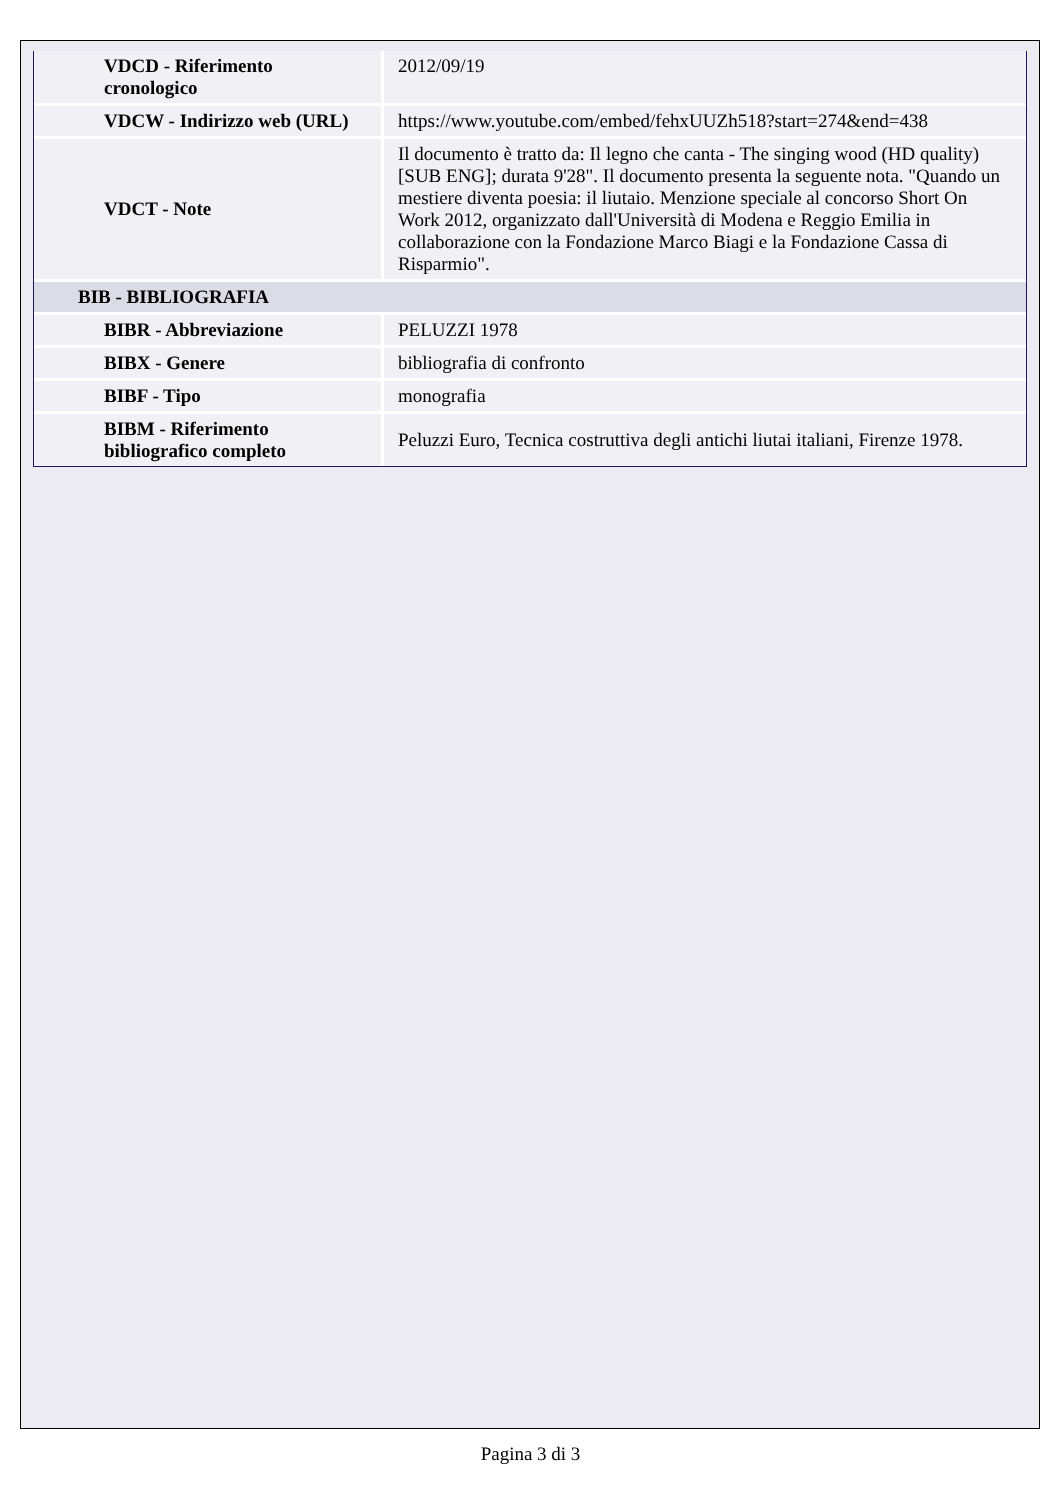| VDCD - Riferimento cronologico | 2012/09/19 |
| VDCW - Indirizzo web (URL) | https://www.youtube.com/embed/fehxUUZh518?start=274&end=438 |
| VDCT - Note | Il documento è tratto da: Il legno che canta - The singing wood (HD quality) [SUB ENG]; durata 9'28". Il documento presenta la seguente nota. "Quando un mestiere diventa poesia: il liutaio. Menzione speciale al concorso Short On Work 2012, organizzato dall'Università di Modena e Reggio Emilia in collaborazione con la Fondazione Marco Biagi e la Fondazione Cassa di Risparmio". |
| BIB - BIBLIOGRAFIA | |
| BIBR - Abbreviazione | PELUZZI 1978 |
| BIBX - Genere | bibliografia di confronto |
| BIBF - Tipo | monografia |
| BIBM - Riferimento bibliografico completo | Peluzzi Euro, Tecnica costruttiva degli antichi liutai italiani, Firenze 1978. |
Pagina 3 di 3